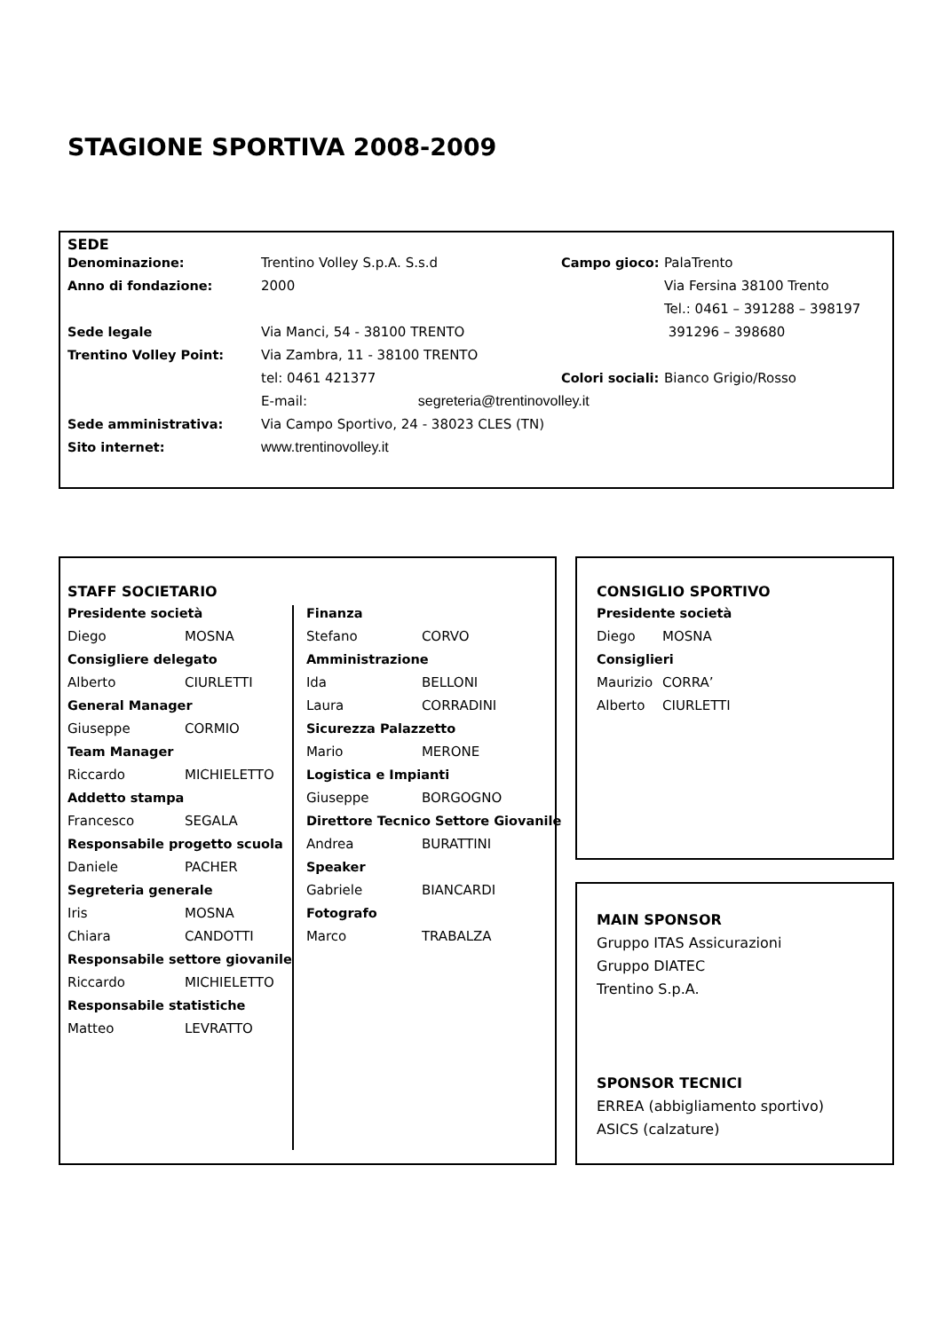STAGIONE SPORTIVA 2008-2009
SEDE
| Denominazione: | Trentino Volley S.p.A. S.s.d | Campo gioco: | PalaTrento |
| Anno di fondazione: | 2000 | | Via Fersina 38100 Trento |
| | | | Tel.: 0461 – 391288 – 398197 |
| Sede legale | Via Manci, 54 - 38100 TRENTO | | 391296 – 398680 |
| Trentino Volley Point: | Via Zambra, 11 - 38100 TRENTO | | |
| | tel: 0461 421377 | Colori sociali: | Bianco Grigio/Rosso |
| | E-mail: segreteria@trentinovolley.it | | |
| Sede amministrativa: | Via Campo Sportivo, 24 - 38023 CLES (TN) | | |
| Sito internet: | www.trentinovolley.it | | |
STAFF SOCIETARIO
| Presidente società | |
| Diego | MOSNA |
| Consigliere delegato | |
| Alberto | CIURLETTI |
| General Manager | |
| Giuseppe | CORMIO |
| Team Manager | |
| Riccardo | MICHIELETTO |
| Addetto stampa | |
| Francesco | SEGALA |
| Responsabile progetto scuola | |
| Daniele | PACHER |
| Segreteria generale | |
| Iris | MOSNA |
| Chiara | CANDOTTI |
| Responsabile settore giovanile | |
| Riccardo | MICHIELETTO |
| Responsabile statistiche | |
| Matteo | LEVRATTO |
| Finanza | |
| Stefano | CORVO |
| Amministrazione | |
| Ida | BELLONI |
| Laura | CORRADINI |
| Sicurezza Palazzetto | |
| Mario | MERONE |
| Logistica e Impianti | |
| Giuseppe | BORGOGNO |
| Direttore Tecnico Settore Giovanile | |
| Andrea | BURATTINI |
| Speaker | |
| Gabriele | BIANCARDI |
| Fotografo | |
| Marco | TRABALZA |
CONSIGLIO SPORTIVO
| Presidente società | |
| Diego | MOSNA |
| Consiglieri | |
| Maurizio | CORRA’ |
| Alberto | CIURLETTI |
MAIN SPONSOR
Gruppo ITAS Assicurazioni
Gruppo DIATEC
Trentino S.p.A.
SPONSOR TECNICI
ERREA (abbigliamento sportivo)
ASICS (calzature)